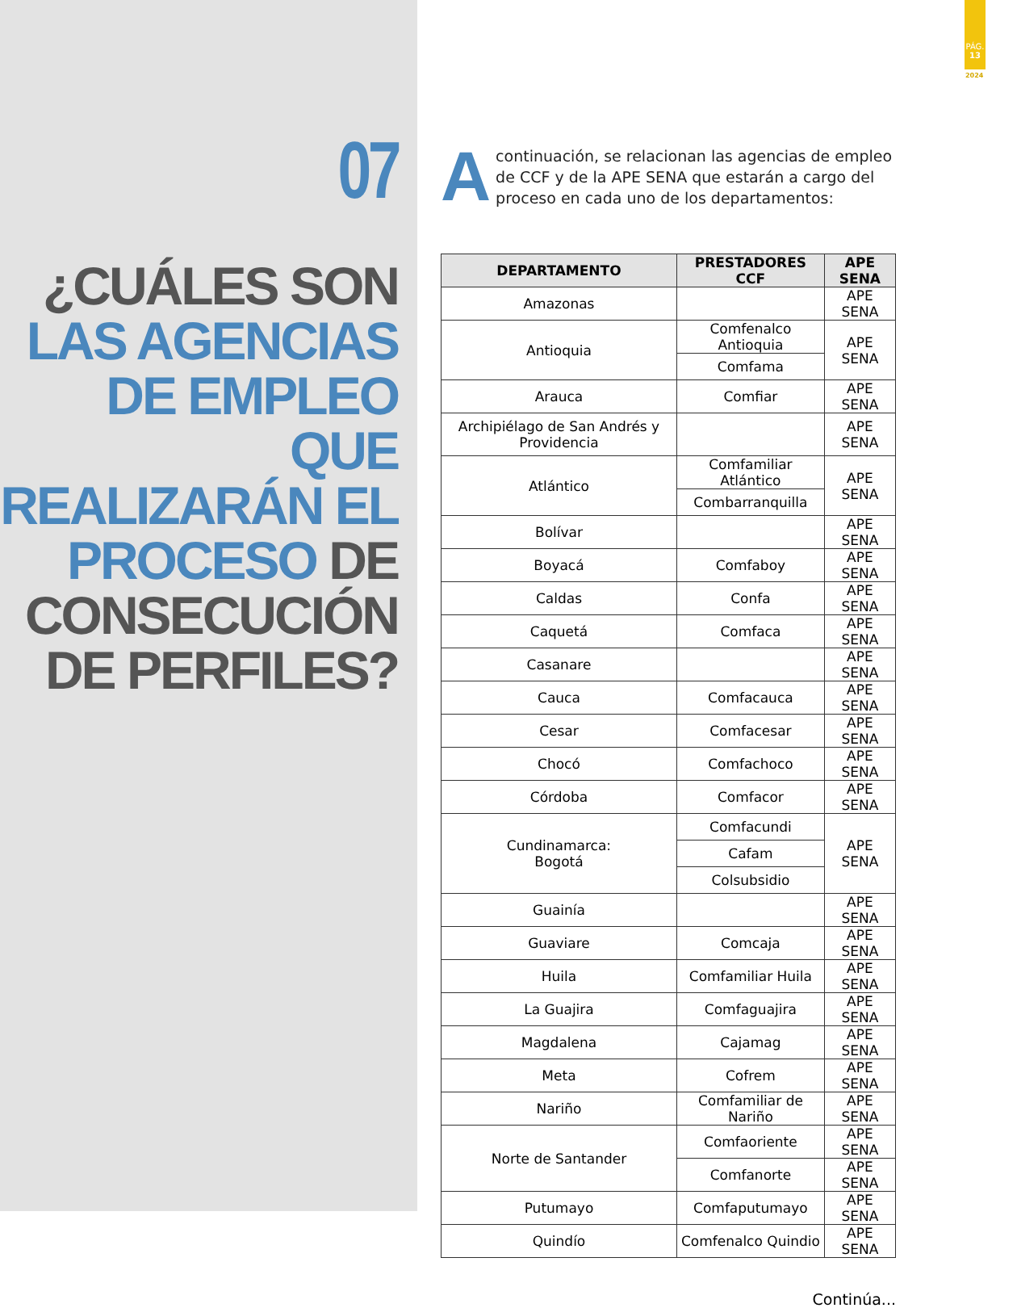07
¿CUÁLES SON
LAS AGENCIAS
DE EMPLEO QUE
REALIZARÁN EL
PROCESO DE
CONSECUCIÓN
DE PERFILES?
PÁG.
13
2024
Acontinuación, se relacionan las agencias de empleo de CCF y de la APE SENA que estarán a cargo del proceso en cada uno de los departamentos:
| DEPARTAMENTO | PRESTADORES CCF | APE SENA |
| --- | --- | --- |
| Amazonas | | APE SENA |
| Antioquia | Comfenalco Antioquia | APE SENA |
| | Comfama | |
| Arauca | Comfiar | APE SENA |
| Archipiélago de San Andrés y Providencia | | APE SENA |
| Atlántico | Comfamiliar Atlántico | APE SENA |
| | Combarranquilla | |
| Bolívar | | APE SENA |
| Boyacá | Comfaboy | APE SENA |
| Caldas | Confa | APE SENA |
| Caquetá | Comfaca | APE SENA |
| Casanare | | APE SENA |
| Cauca | Comfacauca | APE SENA |
| Cesar | Comfacesar | APE SENA |
| Chocó | Comfachoco | APE SENA |
| Córdoba | Comfacor | APE SENA |
| Cundinamarca: Bogotá | Comfacundi | APE SENA |
| | Cafam | |
| | Colsubsidio | |
| Guainía | | APE SENA |
| Guaviare | Comcaja | APE SENA |
| Huila | Comfamiliar Huila | APE SENA |
| La Guajira | Comfaguajira | APE SENA |
| Magdalena | Cajamag | APE SENA |
| Meta | Cofrem | APE SENA |
| Nariño | Comfamiliar de Nariño | APE SENA |
| Norte de Santander | Comfaoriente | APE SENA |
| | Comfanorte | APE SENA |
| Putumayo | Comfaputumayo | APE SENA |
| Quindío | Comfenalco Quindio | APE SENA |
Continúa...